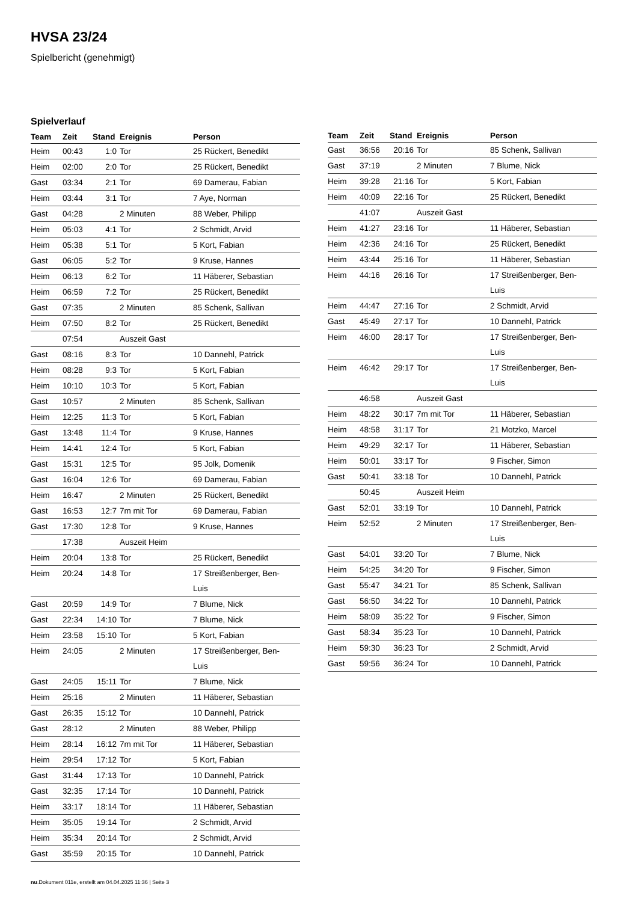HVSA 23/24
Spielbericht (genehmigt)
Spielverlauf
| Team | Zeit | Stand | Ereignis | Person |
| --- | --- | --- | --- | --- |
| Heim | 00:43 | 1:0 | Tor | 25 Rückert, Benedikt |
| Heim | 02:00 | 2:0 | Tor | 25 Rückert, Benedikt |
| Gast | 03:34 | 2:1 | Tor | 69 Damerau, Fabian |
| Heim | 03:44 | 3:1 | Tor | 7 Aye, Norman |
| Gast | 04:28 | | 2 Minuten | 88 Weber, Philipp |
| Heim | 05:03 | 4:1 | Tor | 2 Schmidt, Arvid |
| Heim | 05:38 | 5:1 | Tor | 5 Kort, Fabian |
| Gast | 06:05 | 5:2 | Tor | 9 Kruse, Hannes |
| Heim | 06:13 | 6:2 | Tor | 11 Häberer, Sebastian |
| Heim | 06:59 | 7:2 | Tor | 25 Rückert, Benedikt |
| Gast | 07:35 | | 2 Minuten | 85 Schenk, Sallivan |
| Heim | 07:50 | 8:2 | Tor | 25 Rückert, Benedikt |
| | 07:54 | | Auszeit Gast | |
| Gast | 08:16 | 8:3 | Tor | 10 Dannehl, Patrick |
| Heim | 08:28 | 9:3 | Tor | 5 Kort, Fabian |
| Heim | 10:10 | 10:3 | Tor | 5 Kort, Fabian |
| Gast | 10:57 | | 2 Minuten | 85 Schenk, Sallivan |
| Heim | 12:25 | 11:3 | Tor | 5 Kort, Fabian |
| Gast | 13:48 | 11:4 | Tor | 9 Kruse, Hannes |
| Heim | 14:41 | 12:4 | Tor | 5 Kort, Fabian |
| Gast | 15:31 | 12:5 | Tor | 95 Jolk, Domenik |
| Gast | 16:04 | 12:6 | Tor | 69 Damerau, Fabian |
| Heim | 16:47 | | 2 Minuten | 25 Rückert, Benedikt |
| Gast | 16:53 | 12:7 | 7m mit Tor | 69 Damerau, Fabian |
| Gast | 17:30 | 12:8 | Tor | 9 Kruse, Hannes |
| | 17:38 | | Auszeit Heim | |
| Heim | 20:04 | 13:8 | Tor | 25 Rückert, Benedikt |
| Heim | 20:24 | 14:8 | Tor | 17 Streißenberger, Ben- Luis |
| Gast | 20:59 | 14:9 | Tor | 7 Blume, Nick |
| Gast | 22:34 | 14:10 | Tor | 7 Blume, Nick |
| Heim | 23:58 | 15:10 | Tor | 5 Kort, Fabian |
| Heim | 24:05 | | 2 Minuten | 17 Streißenberger, Ben- Luis |
| Gast | 24:05 | 15:11 | Tor | 7 Blume, Nick |
| Heim | 25:16 | | 2 Minuten | 11 Häberer, Sebastian |
| Gast | 26:35 | 15:12 | Tor | 10 Dannehl, Patrick |
| Gast | 28:12 | | 2 Minuten | 88 Weber, Philipp |
| Heim | 28:14 | 16:12 | 7m mit Tor | 11 Häberer, Sebastian |
| Heim | 29:54 | 17:12 | Tor | 5 Kort, Fabian |
| Gast | 31:44 | 17:13 | Tor | 10 Dannehl, Patrick |
| Gast | 32:35 | 17:14 | Tor | 10 Dannehl, Patrick |
| Heim | 33:17 | 18:14 | Tor | 11 Häberer, Sebastian |
| Heim | 35:05 | 19:14 | Tor | 2 Schmidt, Arvid |
| Heim | 35:34 | 20:14 | Tor | 2 Schmidt, Arvid |
| Gast | 35:59 | 20:15 | Tor | 10 Dannehl, Patrick |
| Team | Zeit | Stand | Ereignis | Person |
| --- | --- | --- | --- | --- |
| Gast | 36:56 | 20:16 | Tor | 85 Schenk, Sallivan |
| Gast | 37:19 | | 2 Minuten | 7 Blume, Nick |
| Heim | 39:28 | 21:16 | Tor | 5 Kort, Fabian |
| Heim | 40:09 | 22:16 | Tor | 25 Rückert, Benedikt |
| | 41:07 | | Auszeit Gast | |
| Heim | 41:27 | 23:16 | Tor | 11 Häberer, Sebastian |
| Heim | 42:36 | 24:16 | Tor | 25 Rückert, Benedikt |
| Heim | 43:44 | 25:16 | Tor | 11 Häberer, Sebastian |
| Heim | 44:16 | 26:16 | Tor | 17 Streißenberger, Ben- Luis |
| Heim | 44:47 | 27:16 | Tor | 2 Schmidt, Arvid |
| Gast | 45:49 | 27:17 | Tor | 10 Dannehl, Patrick |
| Heim | 46:00 | 28:17 | Tor | 17 Streißenberger, Ben- Luis |
| Heim | 46:42 | 29:17 | Tor | 17 Streißenberger, Ben- Luis |
| | 46:58 | | Auszeit Gast | |
| Heim | 48:22 | 30:17 | 7m mit Tor | 11 Häberer, Sebastian |
| Heim | 48:58 | 31:17 | Tor | 21 Motzko, Marcel |
| Heim | 49:29 | 32:17 | Tor | 11 Häberer, Sebastian |
| Heim | 50:01 | 33:17 | Tor | 9 Fischer, Simon |
| Gast | 50:41 | 33:18 | Tor | 10 Dannehl, Patrick |
| | 50:45 | | Auszeit Heim | |
| Gast | 52:01 | 33:19 | Tor | 10 Dannehl, Patrick |
| Heim | 52:52 | | 2 Minuten | 17 Streißenberger, Ben- Luis |
| Gast | 54:01 | 33:20 | Tor | 7 Blume, Nick |
| Heim | 54:25 | 34:20 | Tor | 9 Fischer, Simon |
| Gast | 55:47 | 34:21 | Tor | 85 Schenk, Sallivan |
| Gast | 56:50 | 34:22 | Tor | 10 Dannehl, Patrick |
| Heim | 58:09 | 35:22 | Tor | 9 Fischer, Simon |
| Gast | 58:34 | 35:23 | Tor | 10 Dannehl, Patrick |
| Heim | 59:30 | 36:23 | Tor | 2 Schmidt, Arvid |
| Gast | 59:56 | 36:24 | Tor | 10 Dannehl, Patrick |
nu.Dokument 011e, erstellt am 04.04.2025 11:36 | Seite 3